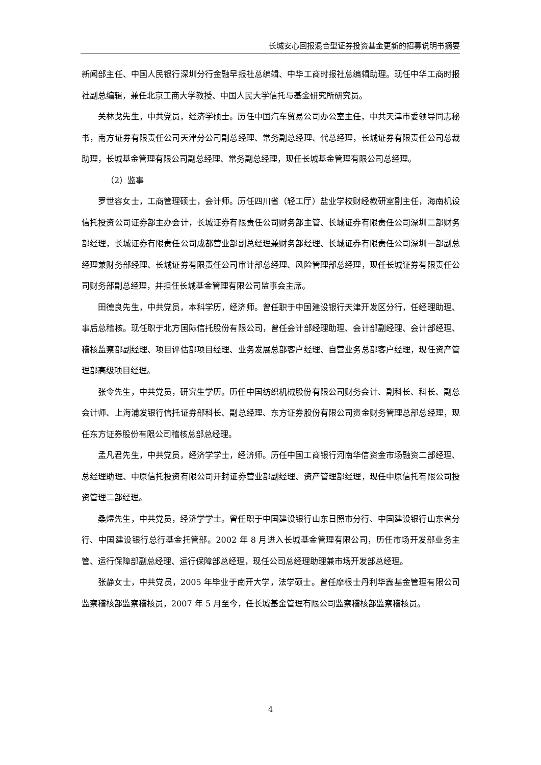长城安心回报混合型证券投资基金更新的招募说明书摘要
新闻部主任、中国人民银行深圳分行金融早报社总编辑、中华工商时报社总编辑助理。现任中华工商时报社副总编辑，兼任北京工商大学教授、中国人民大学信托与基金研究所研究员。
关林戈先生，中共党员，经济学硕士。历任中国汽车贸易公司办公室主任，中共天津市委领导同志秘书，南方证券有限责任公司天津分公司副总经理、常务副总经理、代总经理，长城证券有限责任公司总裁助理，长城基金管理有限公司副总经理、常务副总经理，现任长城基金管理有限公司总经理。
（2）监事
罗世容女士，工商管理硕士，会计师。历任四川省（轻工厅）盐业学校财经教研室副主任，海南机设信托投资公司证券部主办会计，长城证券有限责任公司财务部主管、长城证券有限责任公司深圳二部财务部经理，长城证券有限责任公司成都营业部副总经理兼财务部经理、长城证券有限责任公司深圳一部副总经理兼财务部经理、长城证券有限责任公司审计部总经理、风险管理部总经理，现任长城证券有限责任公司财务部副总经理，并担任长城基金管理有限公司监事会主席。
田德良先生，中共党员，本科学历，经济师。曾任职于中国建设银行天津开发区分行，任经理助理、事后总稽核。现任职于北方国际信托股份有限公司，曾任会计部经理助理、会计部副经理、会计部经理、稽核监察部副经理、项目评估部项目经理、业务发展总部客户经理、自营业务总部客户经理，现任资产管理部高级项目经理。
张令先生，中共党员，研究生学历。历任中国纺织机械股份有限公司财务会计、副科长、科长、副总会计师、上海浦发银行信托证券部科长、副总经理、东方证券股份有限公司资金财务管理总部总经理，现任东方证券股份有限公司稽核总部总经理。
孟凡君先生，中共党员，经济学学士，经济师。历任中国工商银行河南华信资金市场融资二部经理、总经理助理、中原信托投资有限公司开封证券营业部副经理、资产管理部经理，现任中原信托有限公司投资管理二部经理。
桑煜先生，中共党员，经济学学士。曾任职于中国建设银行山东日照市分行、中国建设银行山东省分行、中国建设银行总行基金托管部。2002 年 8 月进入长城基金管理有限公司，历任市场开发部业务主管、运行保障部副总经理、运行保障部总经理，现任公司总经理助理兼市场开发部总经理。
张静女士，中共党员，2005 年毕业于南开大学，法学硕士。曾任摩根士丹利华鑫基金管理有限公司监察稽核部监察稽核员，2007 年 5 月至今，任长城基金管理有限公司监察稽核部监察稽核员。
4